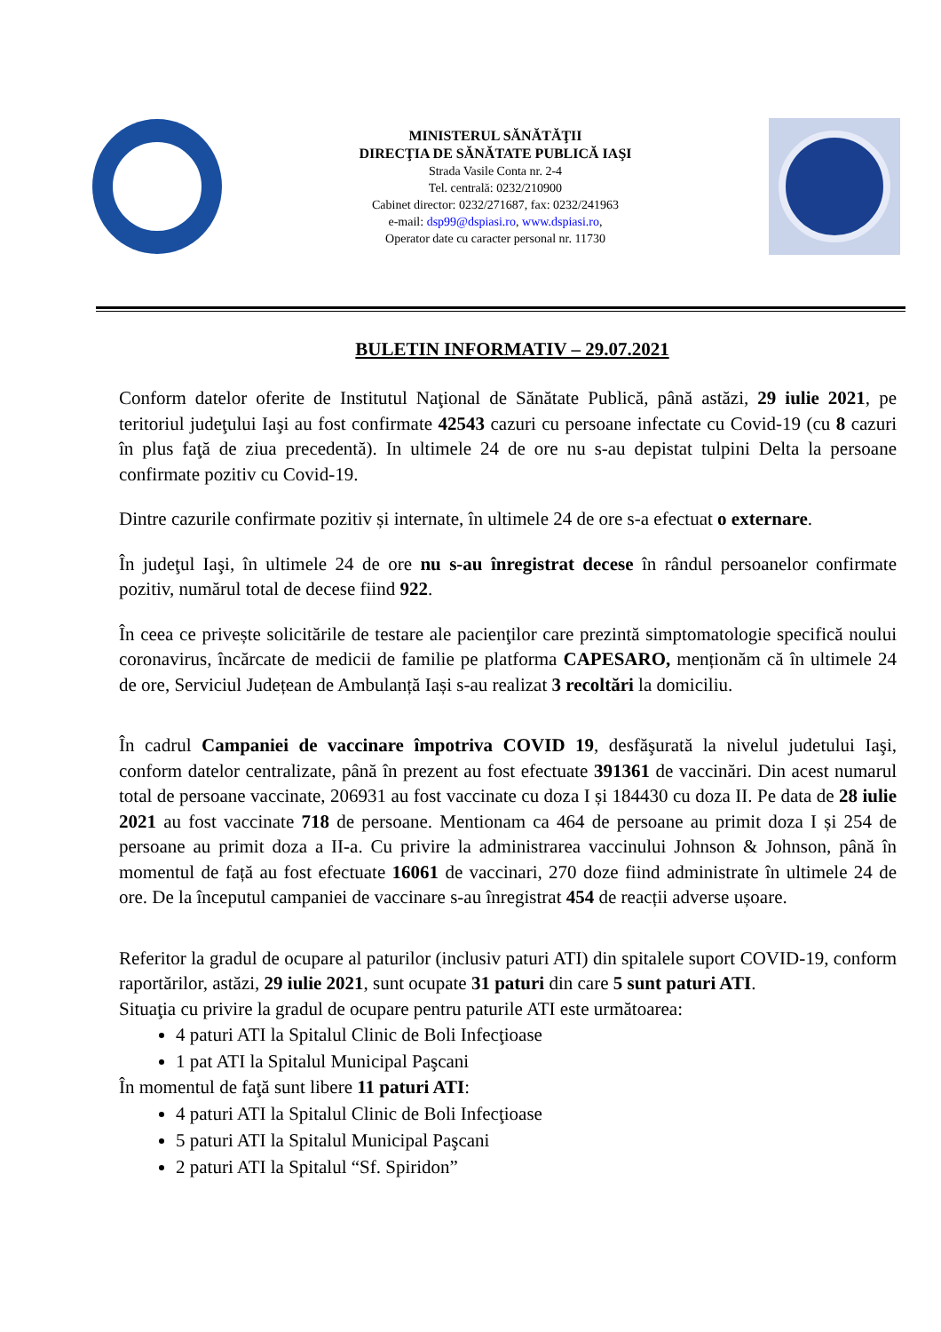MINISTERUL SĂNĂTĂŢII
DIRECŢIA DE SĂNĂTATE PUBLICĂ IAŞI
Strada Vasile Conta nr. 2-4
Tel. centrală: 0232/210900
Cabinet director: 0232/271687, fax: 0232/241963
e-mail: dsp99@dspiasi.ro, www.dspiasi.ro,
Operator date cu caracter personal nr. 11730
BULETIN INFORMATIV – 29.07.2021
Conform datelor oferite de Institutul Naţional de Sănătate Publică, până astăzi, 29 iulie 2021, pe teritoriul judeţului Iaşi au fost confirmate 42543 cazuri cu persoane infectate cu Covid-19 (cu 8 cazuri în plus faţă de ziua precedentă). In ultimele 24 de ore nu s-au depistat tulpini Delta la persoane confirmate pozitiv cu Covid-19.
Dintre cazurile confirmate pozitiv și internate, în ultimele 24 de ore s-a efectuat o externare.
În judeţul Iaşi, în ultimele 24 de ore nu s-au înregistrat decese în rândul persoanelor confirmate pozitiv, numărul total de decese fiind 922.
În ceea ce privește solicitările de testare ale pacienţilor care prezintă simptomatologie specifică noului coronavirus, încărcate de medicii de familie pe platforma CAPESARO, menționăm că în ultimele 24 de ore, Serviciul Județean de Ambulanță Iași s-au realizat 3 recoltări la domiciliu.
În cadrul Campaniei de vaccinare împotriva COVID 19, desfăşurată la nivelul judetului Iaşi, conform datelor centralizate, până în prezent au fost efectuate 391361 de vaccinări. Din acest numarul total de persoane vaccinate, 206931 au fost vaccinate cu doza I și 184430 cu doza II. Pe data de 28 iulie 2021 au fost vaccinate 718 de persoane. Mentionam ca 464 de persoane au primit doza I și 254 de persoane au primit doza a II-a. Cu privire la administrarea vaccinului Johnson & Johnson, până în momentul de față au fost efectuate 16061 de vaccinari, 270 doze fiind administrate în ultimele 24 de ore. De la începutul campaniei de vaccinare s-au înregistrat 454 de reacții adverse ușoare.
Referitor la gradul de ocupare al paturilor (inclusiv paturi ATI) din spitalele suport COVID-19, conform raportărilor, astăzi, 29 iulie 2021, sunt ocupate 31 paturi din care 5 sunt paturi ATI.
Situaţia cu privire la gradul de ocupare pentru paturile ATI este următoarea:
4 paturi ATI la Spitalul Clinic de Boli Infecţioase
1 pat ATI la Spitalul Municipal Paşcani
În momentul de faţă sunt libere 11 paturi ATI:
4 paturi ATI la Spitalul Clinic de Boli Infecţioase
5 paturi ATI la Spitalul Municipal Paşcani
2 paturi ATI la Spitalul “Sf. Spiridon”